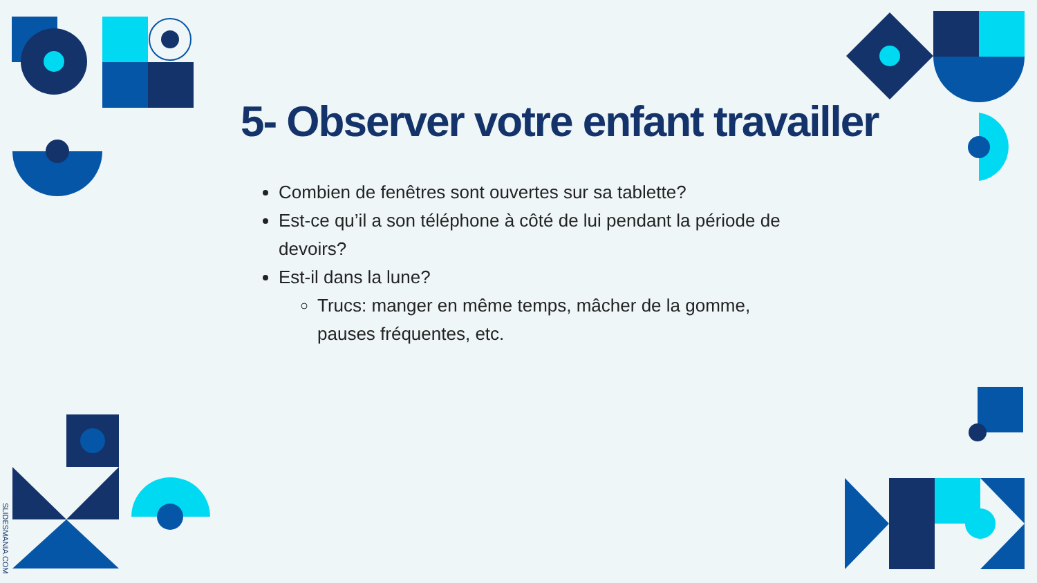5- Observer votre enfant travailler
Combien de fenêtres sont ouvertes sur sa tablette?
Est-ce qu’il a son téléphone à côté de lui pendant la période de devoirs?
Est-il dans la lune?
Trucs: manger en même temps, mâcher de la gomme, pauses fréquentes, etc.
SLIDESMANIA.COM